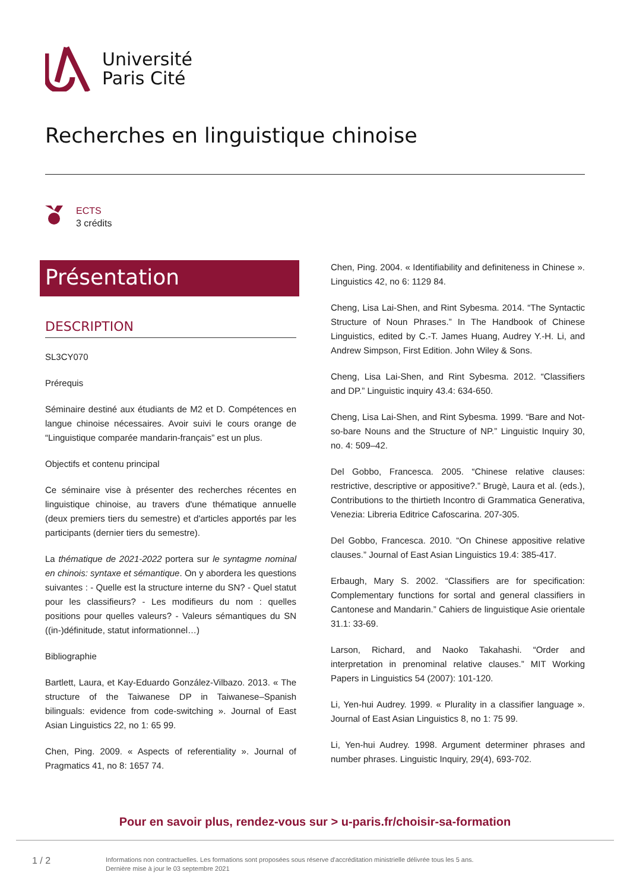Université
Paris Cité
Recherches en linguistique chinoise
ECTS
3 crédits
Présentation
DESCRIPTION
SL3CY070
Prérequis
Séminaire destiné aux étudiants de M2 et D. Compétences en langue chinoise nécessaires. Avoir suivi le cours orange de “Linguistique comparée mandarin-français” est un plus.
Objectifs et contenu principal
Ce séminaire vise à présenter des recherches récentes en linguistique chinoise, au travers d'une thématique annuelle (deux premiers tiers du semestre) et d'articles apportés par les participants (dernier tiers du semestre).
La thématique de 2021-2022 portera sur le syntagme nominal en chinois: syntaxe et sémantique. On y abordera les questions suivantes : - Quelle est la structure interne du SN? - Quel statut pour les classifieurs? - Les modifieurs du nom : quelles positions pour quelles valeurs? - Valeurs sémantiques du SN ((in-)définitude, statut informationnel…)
Bibliographie
Bartlett, Laura, et Kay-Eduardo González-Vilbazo. 2013. « The structure of the Taiwanese DP in Taiwanese–Spanish bilinguals: evidence from code-switching ». Journal of East Asian Linguistics 22, no 1: 65 99.
Chen, Ping. 2009. « Aspects of referentiality ». Journal of Pragmatics 41, no 8: 1657 74.
Chen, Ping. 2004. « Identifiability and definiteness in Chinese ». Linguistics 42, no 6: 1129 84.
Cheng, Lisa Lai-Shen, and Rint Sybesma. 2014. “The Syntactic Structure of Noun Phrases.” In The Handbook of Chinese Linguistics, edited by C.-T. James Huang, Audrey Y.-H. Li, and Andrew Simpson, First Edition. John Wiley & Sons.
Cheng, Lisa Lai-Shen, and Rint Sybesma. 2012. “Classifiers and DP.” Linguistic inquiry 43.4: 634-650.
Cheng, Lisa Lai-Shen, and Rint Sybesma. 1999. “Bare and Not-so-bare Nouns and the Structure of NP.” Linguistic Inquiry 30, no. 4: 509–42.
Del Gobbo, Francesca. 2005. “Chinese relative clauses: restrictive, descriptive or appositive?.” Brugè, Laura et al. (eds.), Contributions to the thirtieth Incontro di Grammatica Generativa, Venezia: Libreria Editrice Cafoscarina. 207-305.
Del Gobbo, Francesca. 2010. “On Chinese appositive relative clauses.” Journal of East Asian Linguistics 19.4: 385-417.
Erbaugh, Mary S. 2002. “Classifiers are for specification: Complementary functions for sortal and general classifiers in Cantonese and Mandarin.” Cahiers de linguistique Asie orientale 31.1: 33-69.
Larson, Richard, and Naoko Takahashi. “Order and interpretation in prenominal relative clauses.” MIT Working Papers in Linguistics 54 (2007): 101-120.
Li, Yen-hui Audrey. 1999. « Plurality in a classifier language ». Journal of East Asian Linguistics 8, no 1: 75 99.
Li, Yen-hui Audrey. 1998. Argument determiner phrases and number phrases. Linguistic Inquiry, 29(4), 693-702.
Pour en savoir plus, rendez-vous sur > u-paris.fr/choisir-sa-formation
1 / 2
Informations non contractuelles. Les formations sont proposées sous réserve d'accréditation ministrielle délivrée tous les 5 ans.
Dernière mise à jour le 03 septembre 2021